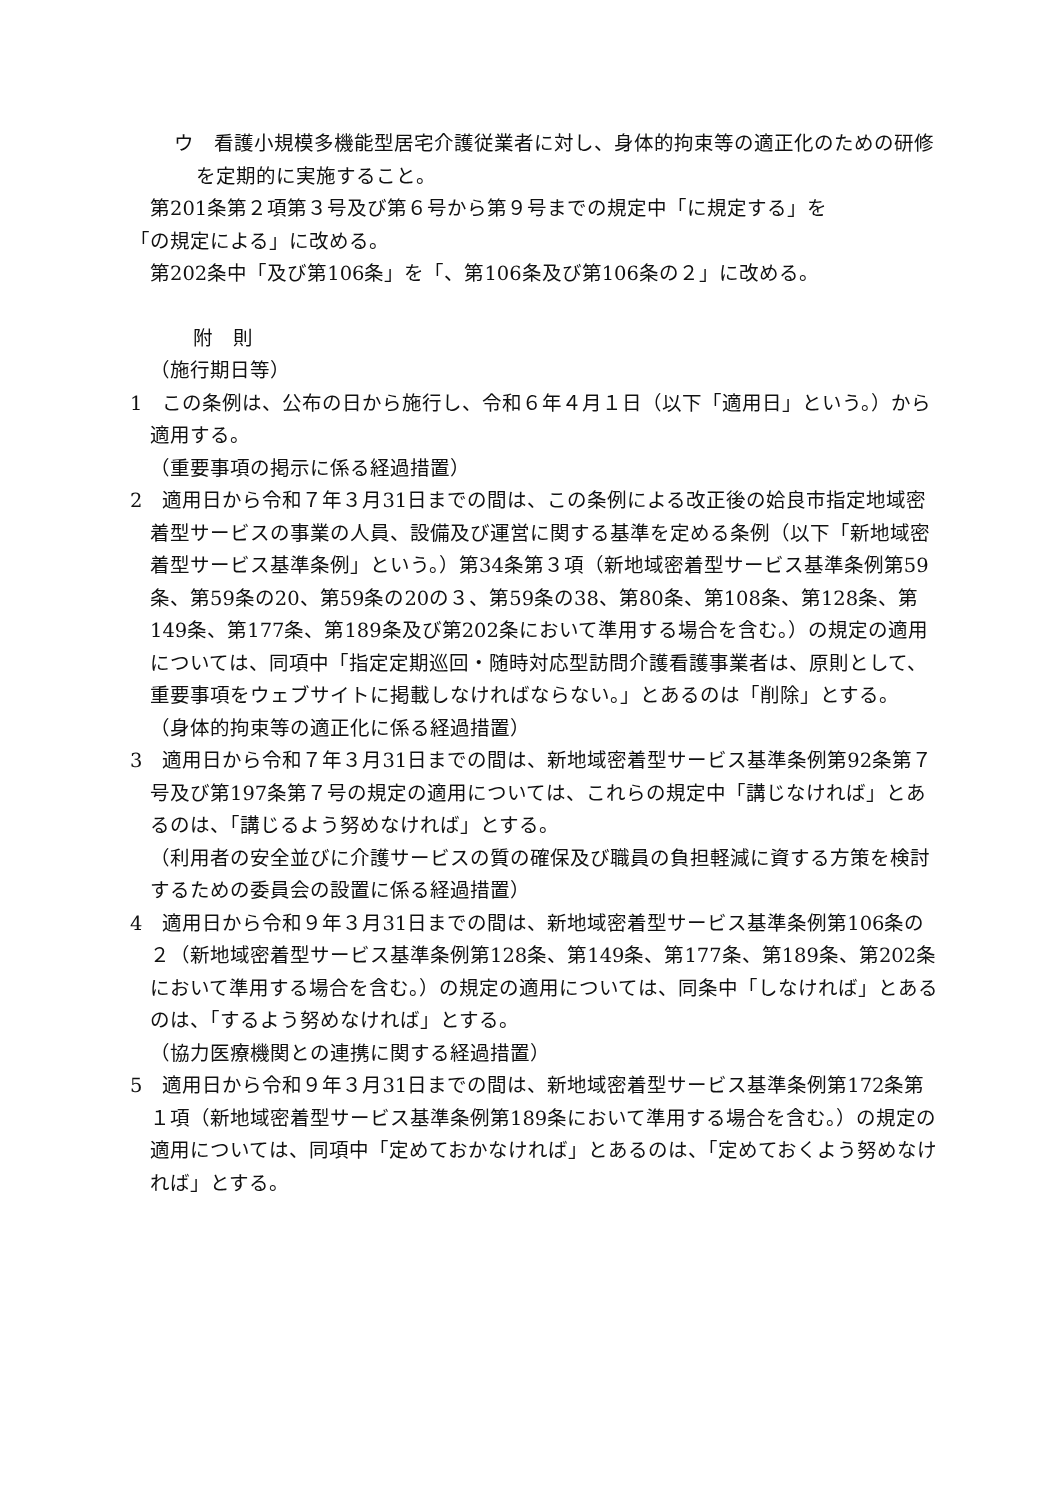ウ　看護小規模多機能型居宅介護従業者に対し、身体的拘束等の適正化のための研修を定期的に実施すること。
第201条第２項第３号及び第６号から第９号までの規定中「に規定する」を
「の規定による」に改める。
第202条中「及び第106条」を「、第106条及び第106条の２」に改める。
附　則
（施行期日等）
1　この条例は、公布の日から施行し、令和６年４月１日（以下「適用日」という。）から適用する。
（重要事項の掲示に係る経過措置）
2　適用日から令和７年３月31日までの間は、この条例による改正後の姶良市指定地域密着型サービスの事業の人員、設備及び運営に関する基準を定める条例（以下「新地域密着型サービス基準条例」という。）第34条第３項（新地域密着型サービス基準条例第59条、第59条の20、第59条の20の３、第59条の38、第80条、第108条、第128条、第149条、第177条、第189条及び第202条において準用する場合を含む。）の規定の適用については、同項中「指定定期巡回・随時対応型訪問介護看護事業者は、原則として、重要事項をウェブサイトに掲載しなければならない。」とあるのは「削除」とする。
（身体的拘束等の適正化に係る経過措置）
3　適用日から令和７年３月31日までの間は、新地域密着型サービス基準条例第92条第７号及び第197条第７号の規定の適用については、これらの規定中「講じなければ」とあるのは、「講じるよう努めなければ」とする。
（利用者の安全並びに介護サービスの質の確保及び職員の負担軽減に資する方策を検討するための委員会の設置に係る経過措置）
4　適用日から令和９年３月31日までの間は、新地域密着型サービス基準条例第106条の２（新地域密着型サービス基準条例第128条、第149条、第177条、第189条、第202条において準用する場合を含む。）の規定の適用については、同条中「しなければ」とあるのは、「するよう努めなければ」とする。
（協力医療機関との連携に関する経過措置）
5　適用日から令和９年３月31日までの間は、新地域密着型サービス基準条例第172条第１項（新地域密着型サービス基準条例第189条において準用する場合を含む。）の規定の適用については、同項中「定めておかなければ」とあるのは、「定めておくよう努めなければ」とする。